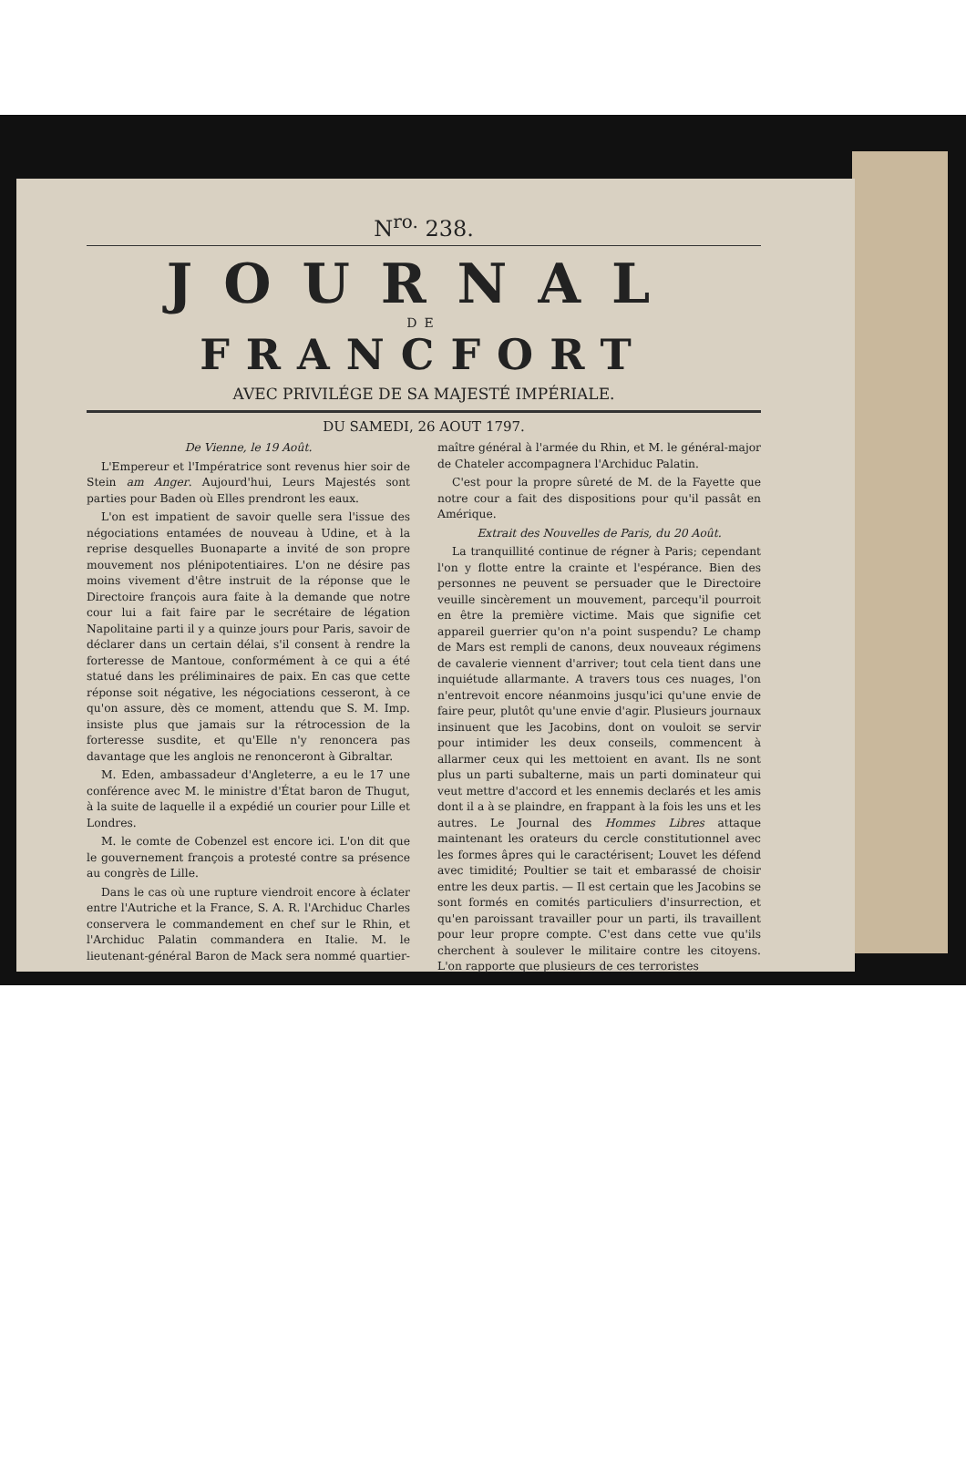N<sup>ro.</sup> 238.
JOURNAL
DE
FRANCFORT
AVEC PRIVILÉGE DE SA MAJESTÉ IMPÉRIALE.
DU SAMEDI, 26 AOUT 1797.
De Vienne, le 19 Août.
L'Empereur et l'Impératrice sont revenus hier soir de Stein am Anger. Aujourd'hui, Leurs Majestés sont parties pour Baden où Elles prendront les eaux.
L'on est impatient de savoir quelle sera l'issue des négociations entamées de nouveau à Udine, et à la reprise desquelles Buonaparte a invité de son propre mouvement nos plénipotentiaires. L'on ne désire pas moins vivement d'être instruit de la réponse que le Directoire françois aura faite à la demande que notre cour lui a fait faire par le secrétaire de légation Napolitaine parti il y a quinze jours pour Paris, savoir de déclarer dans un certain délai, s'il consent à rendre la forteresse de Mantoue, conformément à ce qui a été statué dans les préliminaires de paix. En cas que cette réponse soit négative, les négociations cesseront, à ce qu'on assure, dès ce moment, attendu que S. M. Imp. insiste plus que jamais sur la rétrocession de la forteresse susdite, et qu'Elle n'y renoncera pas davantage que les anglois ne renonceront à Gibraltar.
M. Eden, ambassadeur d'Angleterre, a eu le 17 une conférence avec M. le ministre d'État baron de Thugut, à la suite de laquelle il a expédié un courier pour Lille et Londres.
M. le comte de Cobenzel est encore ici. L'on dit que le gouvernement françois a protesté contre sa présence au congrès de Lille.
Dans le cas où une rupture viendroit encore à éclater entre l'Autriche et la France, S. A. R. l'Archiduc Charles conservera le commandement en chef sur le Rhin, et l'Archiduc Palatin commandera en Italie. M. le lieutenant-général Baron de Mack sera nommé quartier-maître général à l'armée du Rhin, et M. le général-major de Chateler accompagnera l'Archiduc Palatin.
C'est pour la propre sûreté de M. de la Fayette que notre cour a fait des dispositions pour qu'il passât en Amérique.
Extrait des Nouvelles de Paris, du 20 Août.
La tranquillité continue de régner à Paris; cependant l'on y flotte entre la crainte et l'espérance. Bien des personnes ne peuvent se persuader que le Directoire veuille sincèrement un mouvement, parcequ'il pourroit en être la première victime. Mais que signifie cet appareil guerrier qu'on n'a point suspendu? Le champ de Mars est rempli de canons, deux nouveaux régimens de cavalerie viennent d'arriver; tout cela tient dans une inquiétude allarmante. A travers tous ces nuages, l'on n'entrevoit encore néanmoins jusqu'ici qu'une envie de faire peur, plutôt qu'une envie d'agir. Plusieurs journaux insinuent que les Jacobins, dont on vouloit se servir pour intimider les deux conseils, commencent à allarmer ceux qui les mettoient en avant. Ils ne sont plus un parti subalterne, mais un parti dominateur qui veut mettre d'accord et les ennemis declarés et les amis dont il a à se plaindre, en frappant à la fois les uns et les autres. Le Journal des Hommes Libres attaque maintenant les orateurs du cercle constitutionnel avec les formes âpres qui le caractérisent; Louvet les défend avec timidité; Poultier se tait et embarassé de choisir entre les deux partis. — Il est certain que les Jacobins se sont formés en comités particuliers d'insurrection, et qu'en paroissant travailler pour un parti, ils travaillent pour leur propre compte. C'est dans cette vue qu'ils cherchent à soulever le militaire contre les citoyens. L'on rapporte que plusieurs de ces terroristes